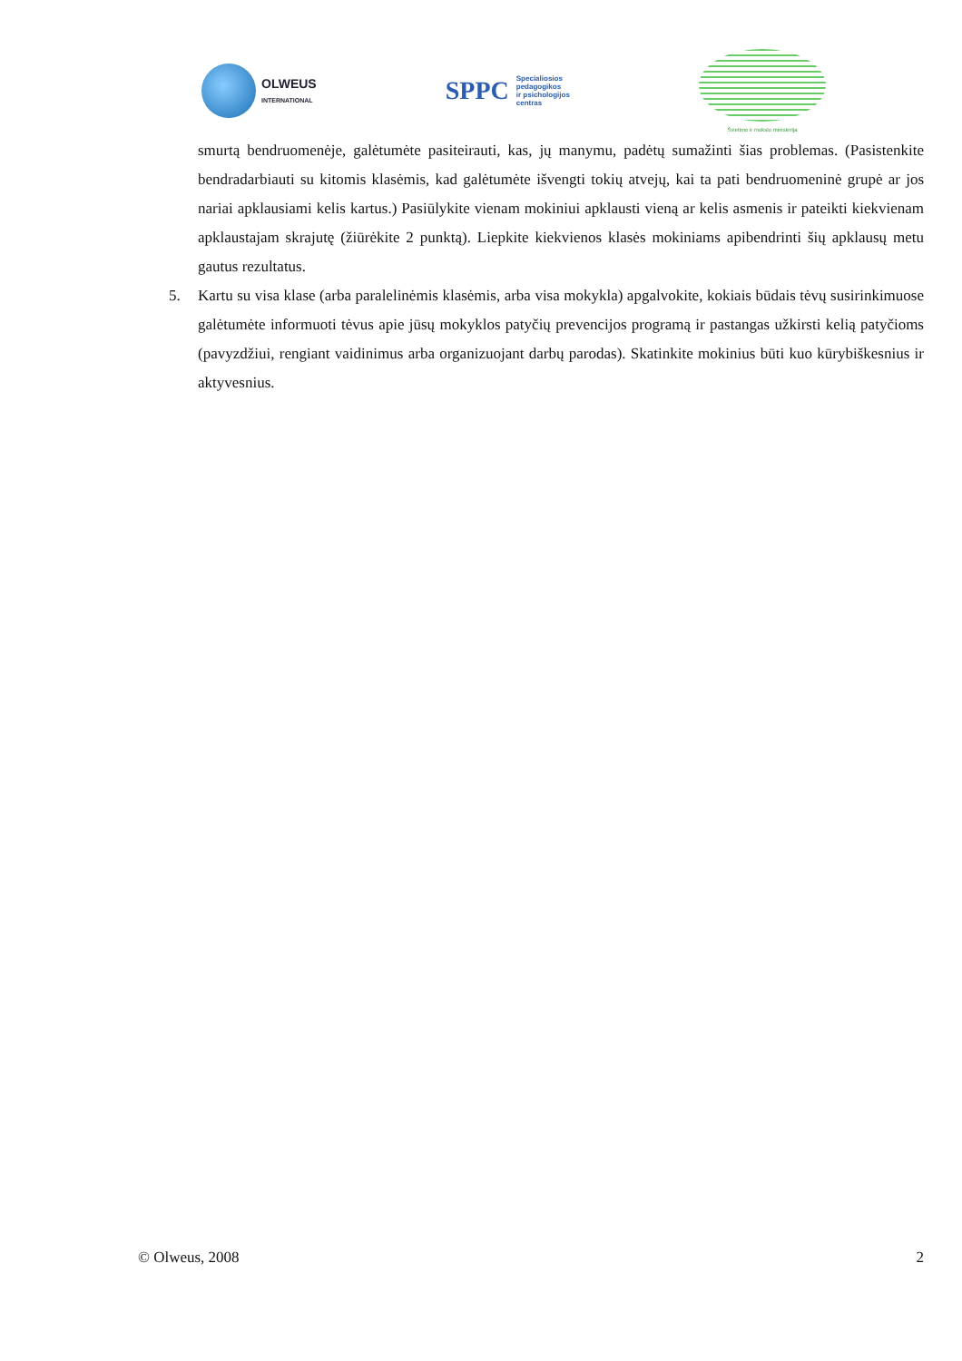OLWEUS
INTERNATIONAL
SPPC
Specialiosios
pedagogikos
ir psichologijos
centras
Švietimo ir mokslo ministerija
smurtą bendruomenėje, galėtumėte pasiteirauti, kas, jų manymu, padėtų sumažinti šias problemas. (Pasistenkite bendradarbiauti su kitomis klasėmis, kad galėtumėte išvengti tokių atvejų, kai ta pati bendruomeninė grupė ar jos nariai apklausiami kelis kartus.) Pasiūlykite vienam mokiniui apklausti vieną ar kelis asmenis ir pateikti kiekvienam apklaustajam skrajutę (žiūrėkite 2 punktą). Liepkite kiekvienos klasės mokiniams apibendrinti šių apklausų metu gautus rezultatus.
5. Kartu su visa klase (arba paralelinėmis klasėmis, arba visa mokykla) apgalvokite, kokiais būdais tėvų susirinkimuose galėtumėte informuoti tėvus apie jūsų mokyklos patyčių prevencijos programą ir pastangas užkirsti kelią patyčioms (pavyzdžiui, rengiant vaidinimus arba organizuojant darbų parodas). Skatinkite mokinius būti kuo kūrybiškesnius ir aktyvesnius.
© Olweus, 2008 2